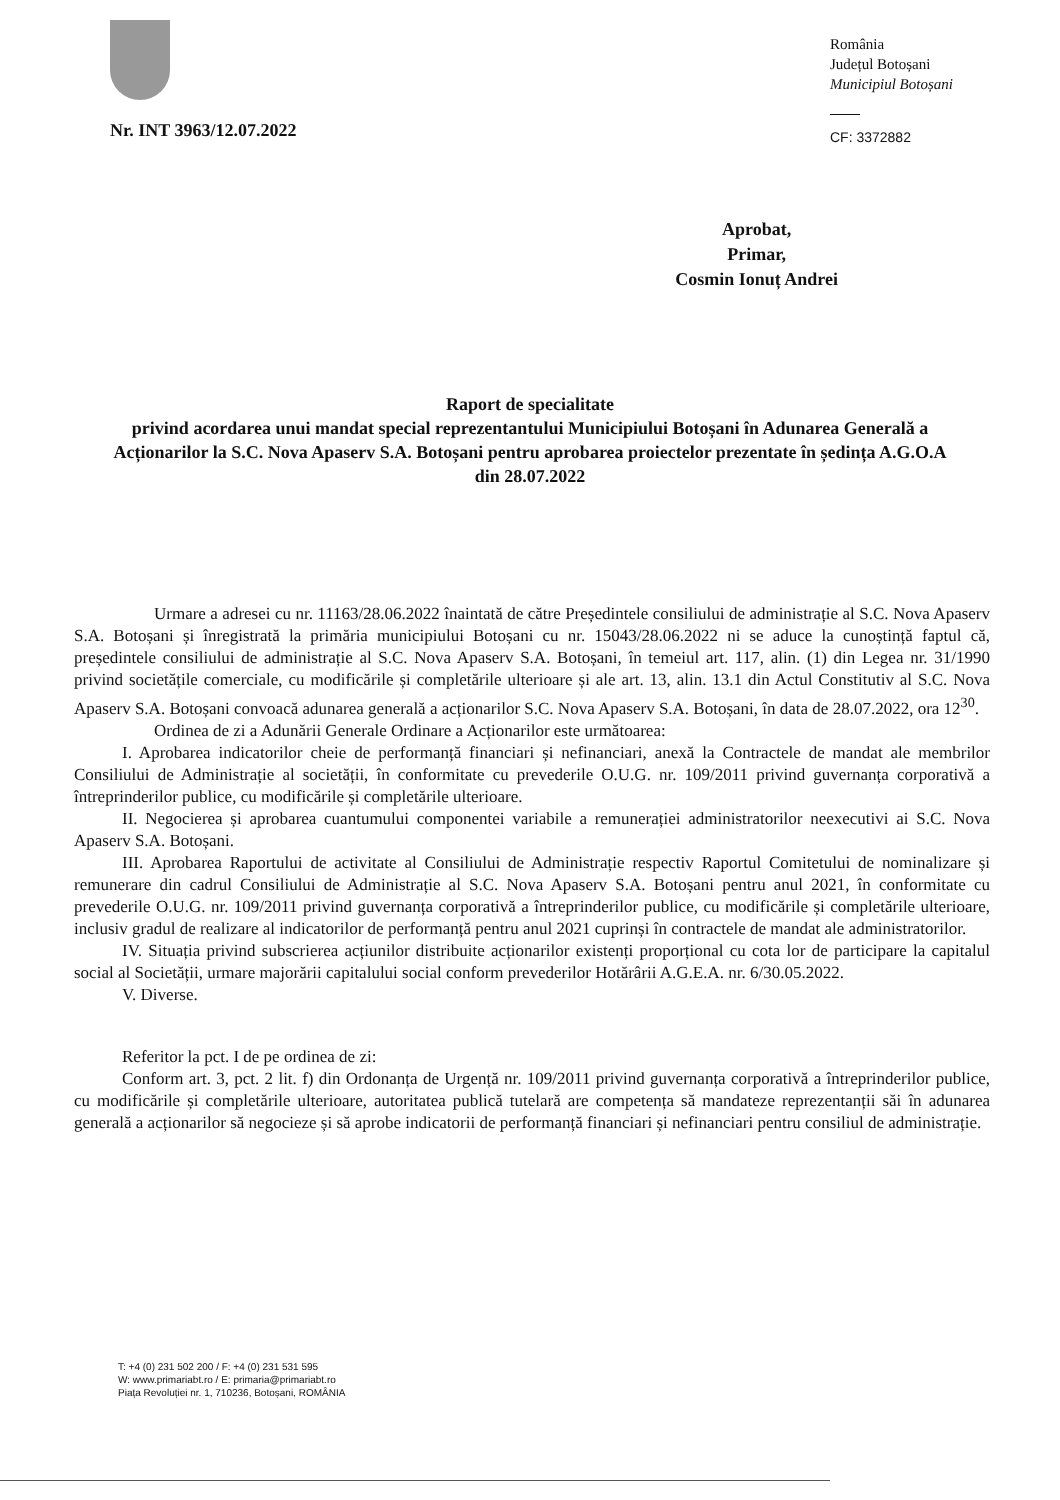Nr. INT 3963/12.07.2022
România
Județul Botoșani
Municipiul Botoșani
CF: 3372882
Aprobat,
Primar,
Cosmin Ionuț Andrei
Raport de specialitate
privind acordarea unui mandat special reprezentantului Municipiului Botoșani în Adunarea Generală a Acționarilor la S.C. Nova Apaserv S.A. Botoșani pentru aprobarea proiectelor prezentate în ședința A.G.O.A din 28.07.2022
Urmare a adresei cu nr. 11163/28.06.2022 înaintată de către Președintele consiliului de administrație al S.C. Nova Apaserv S.A. Botoșani și înregistrată la primăria municipiului Botoșani cu nr. 15043/28.06.2022 ni se aduce la cunoștință faptul că, președintele consiliului de administrație al S.C. Nova Apaserv S.A. Botoșani, în temeiul art. 117, alin. (1) din Legea nr. 31/1990 privind societățile comerciale, cu modificările și completările ulterioare și ale art. 13, alin. 13.1 din Actul Constitutiv al S.C. Nova Apaserv S.A. Botoșani convoacă adunarea generală a acționarilor S.C. Nova Apaserv S.A. Botoșani, în data de 28.07.2022, ora 12<sup>30</sup>.
Ordinea de zi a Adunării Generale Ordinare a Acționarilor este următoarea:
I. Aprobarea indicatorilor cheie de performanță financiari și nefinanciari, anexă la Contractele de mandat ale membrilor Consiliului de Administrație al societății, în conformitate cu prevederile O.U.G. nr. 109/2011 privind guvernanța corporativă a întreprinderilor publice, cu modificările și completările ulterioare.
II. Negocierea și aprobarea cuantumului componentei variabile a remunerației administratorilor neexecutivi ai S.C. Nova Apaserv S.A. Botoșani.
III. Aprobarea Raportului de activitate al Consiliului de Administrație respectiv Raportul Comitetului de nominalizare și remunerare din cadrul Consiliului de Administrație al S.C. Nova Apaserv S.A. Botoșani pentru anul 2021, în conformitate cu prevederile O.U.G. nr. 109/2011 privind guvernanța corporativă a întreprinderilor publice, cu modificările și completările ulterioare, inclusiv gradul de realizare al indicatorilor de performanță pentru anul 2021 cuprinși în contractele de mandat ale administratorilor.
IV. Situația privind subscrierea acțiunilor distribuite acționarilor existenți proporțional cu cota lor de participare la capitalul social al Societății, urmare majorării capitalului social conform prevederilor Hotărârii A.G.E.A. nr. 6/30.05.2022.
V. Diverse.
Referitor la pct. I de pe ordinea de zi:
Conform art. 3, pct. 2 lit. f) din Ordonanța de Urgență nr. 109/2011 privind guvernanța corporativă a întreprinderilor publice, cu modificările și completările ulterioare, autoritatea publică tutelară are competența să mandateze reprezentanții săi în adunarea generală a acționarilor să negocieze și să aprobe indicatorii de performanță financiari și nefinanciari pentru consiliul de administrație.
T: +4 (0) 231 502 200 / F: +4 (0) 231 531 595
W: www.primariabt.ro / E: primaria@primariabt.ro
Piața Revoluției nr. 1, 710236, Botoșani, ROMÂNIA